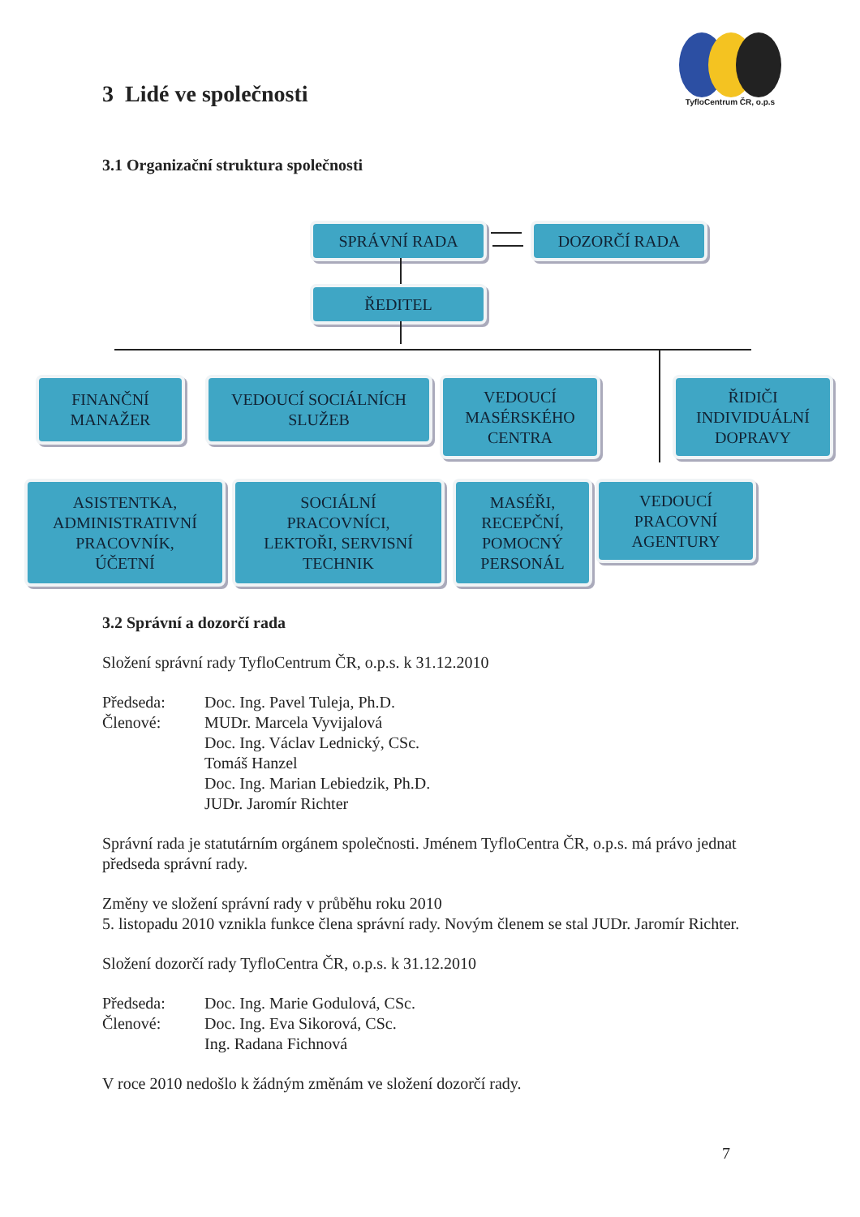TyfloCentrum ČR, o.p.s
3 Lidé ve společnosti
3.1 Organizační struktura společnosti
SPRÁVNÍ RADA DOZORČÍ RADA
ŘEDITEL
FINANČNÍ
MANAŽER
VEDOUCÍ SOCIÁLNÍCH
SLUŽEB
VEDOUCÍ
MASÉRSKÉHO
CENTRA
ŘIDIČI
INDIVIDUÁLNÍ
DOPRAVY
ASISTENTKA,
ADMINISTRATIVNÍ
PRACOVNÍK,
ÚČETNÍ
SOCIÁLNÍ
PRACOVNÍCI,
LEKTOŘI, SERVISNÍ
TECHNIK
MASÉŘI,
RECEPČNÍ,
POMOCNÝ
PERSONÁL
VEDOUCÍ
PRACOVNÍ
AGENTURY
3.2 Správní a dozorčí rada
Složení správní rady TyfloCentrum ČR, o.p.s. k 31.12.2010
Předseda: Doc. Ing. Pavel Tuleja, Ph.D.
Členové: MUDr. Marcela Vyvijalová
Doc. Ing. Václav Lednický, CSc.
Tomáš Hanzel
Doc. Ing. Marian Lebiedzik, Ph.D.
JUDr. Jaromír Richter
Správní rada je statutárním orgánem společnosti. Jménem TyfloCentra ČR, o.p.s. má právo jednat předseda správní rady.
Změny ve složení správní rady v průběhu roku 2010
5. listopadu 2010 vznikla funkce člena správní rady. Novým členem se stal JUDr. Jaromír Richter.
Složení dozorčí rady TyfloCentra ČR, o.p.s. k 31.12.2010
Předseda: Doc. Ing. Marie Godulová, CSc.
Členové: Doc. Ing. Eva Sikorová, CSc.
Ing. Radana Fichnová
V roce 2010 nedošlo k žádným změnám ve složení dozorčí rady.
7